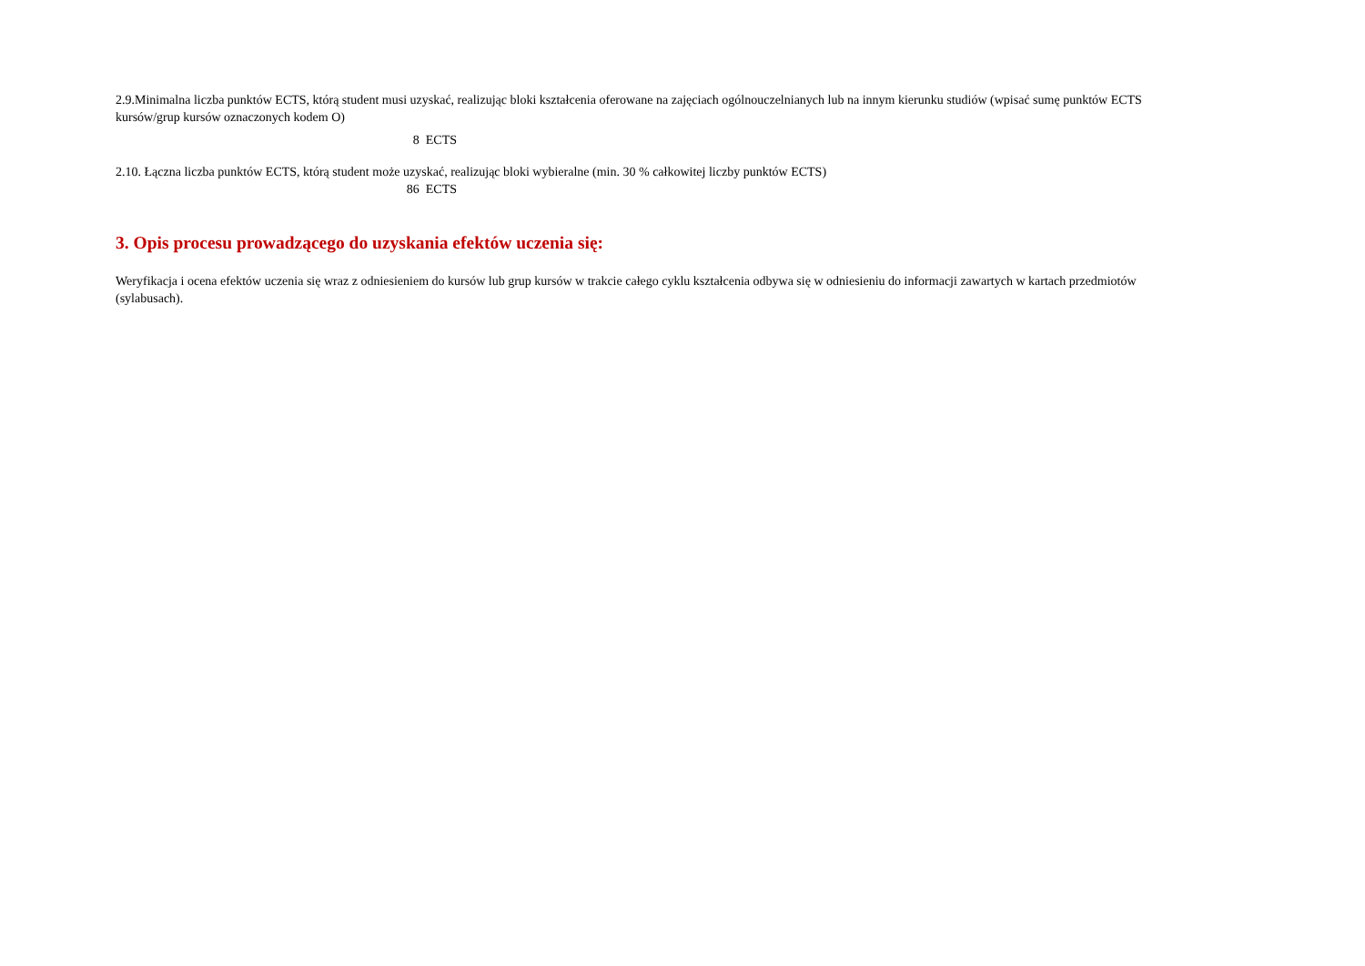2.9.Minimalna liczba punktów ECTS, którą student musi uzyskać, realizując bloki kształcenia oferowane na zajęciach ogólnouczelnianych lub na innym kierunku studiów (wpisać sumę punktów ECTS kursów/grup kursów oznaczonych kodem O)
8 ECTS
2.10. Łączna liczba punktów ECTS, którą student może uzyskać, realizując bloki wybieralne (min. 30 % całkowitej liczby punktów ECTS)
86 ECTS
3. Opis procesu prowadzącego do uzyskania efektów uczenia się:
Weryfikacja i ocena efektów uczenia się wraz z odniesieniem do kursów lub grup kursów w trakcie całego cyklu kształcenia odbywa się w odniesieniu do informacji zawartych w kartach przedmiotów (sylabusach).